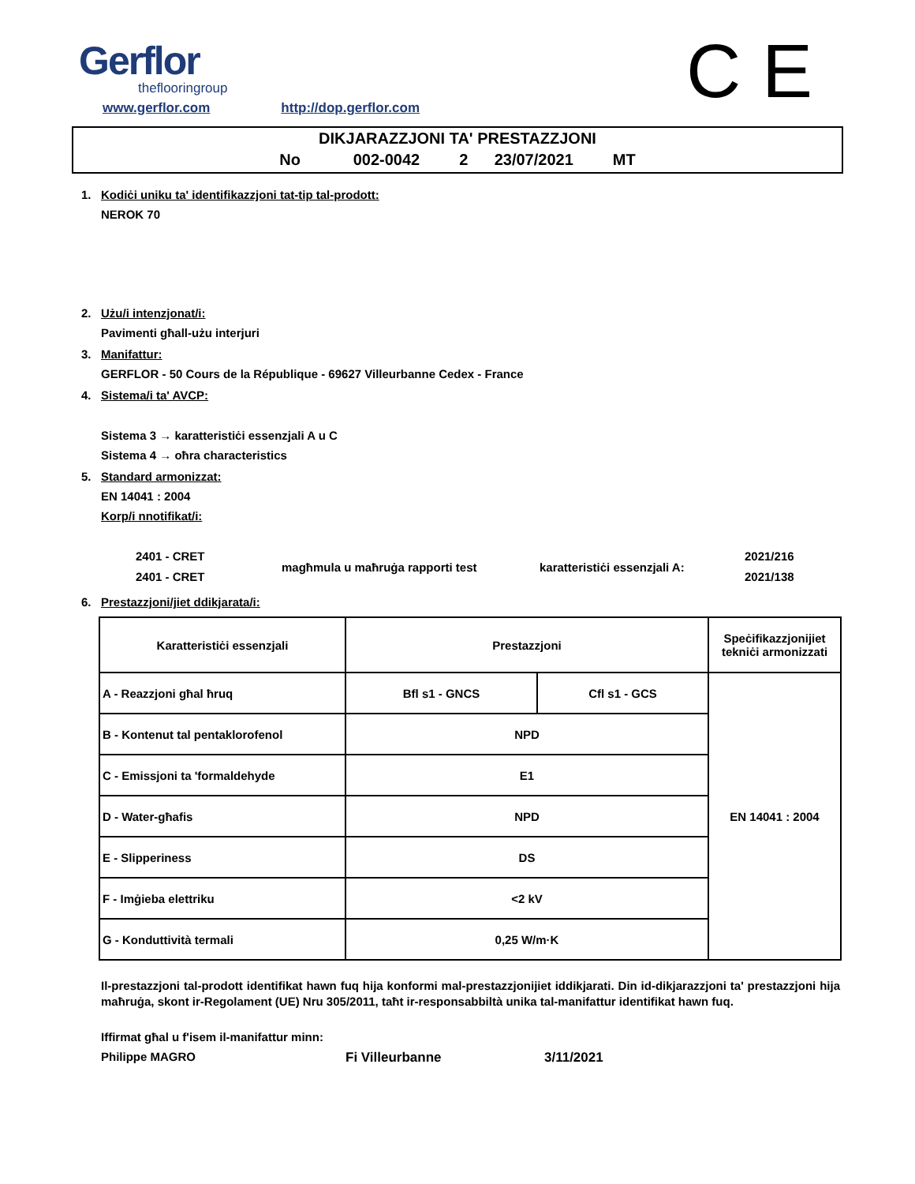Gerflor
theflooringroup
www.gerflor.com http://dop.gerflor.com
C E
DIKJARAZZJONI TA' PRESTAZZJONI
No 002-0042 2 23/07/2021 MT
1. Kodiċi uniku ta' identifikazzjoni tat-tip tal-prodott:
NEROK 70
2. Użu/i intenzjonat/i:
Pavimenti għall-użu interjuri
3. Manifattur:
GERFLOR - 50 Cours de la République - 69627 Villeurbanne Cedex - France
4. Sistema/i ta' AVCP:
Sistema 3 → karatteristiċi essenzjali A u C
Sistema 4 → oħra characteristics
5. Standard armonizzat:
EN 14041 : 2004
Korp/i nnotifikat/i:
2401 - CRET
2401 - CRET
magħmula u maħruġa rapporti test karatteristiċi essenzjali A:
2021/216
2021/138
6. Prestazzjoni/jiet ddikjarata/i:
| Karatteristiċi essenzjali | Prestazzjoni | | Speċifikazzjonijiet tekniċi armonizzati |
| A - Reazzjoni għal ħruq | Bfl s1 - GNCS | Cfl s1 - GCS | EN 14041 : 2004 |
| B - Kontenut tal pentaklorofenol | NPD | | |
| C - Emissjoni ta 'formaldehyde | E1 | | |
| D - Water-għafis | NPD | | |
| E - Slipperiness | DS | | |
| F - Imġieba elettriku | <2 kV | | |
| G - Konduttività termali | 0,25 W/m·K | | |
Il-prestazzjoni tal-prodott identifikat hawn fuq hija konformi mal-prestazzjonijiet iddikjarati. Din id-dikjarazzjoni ta' prestazzjoni hija maħruġa, skont ir-Regolament (UE) Nru 305/2011, taħt ir-responsabbiltà unika tal-manifattur identifikat hawn fuq.
Iffirmat għal u f'isem il-manifattur minn:
Philippe MAGRO Fi Villeurbanne 3/11/2021